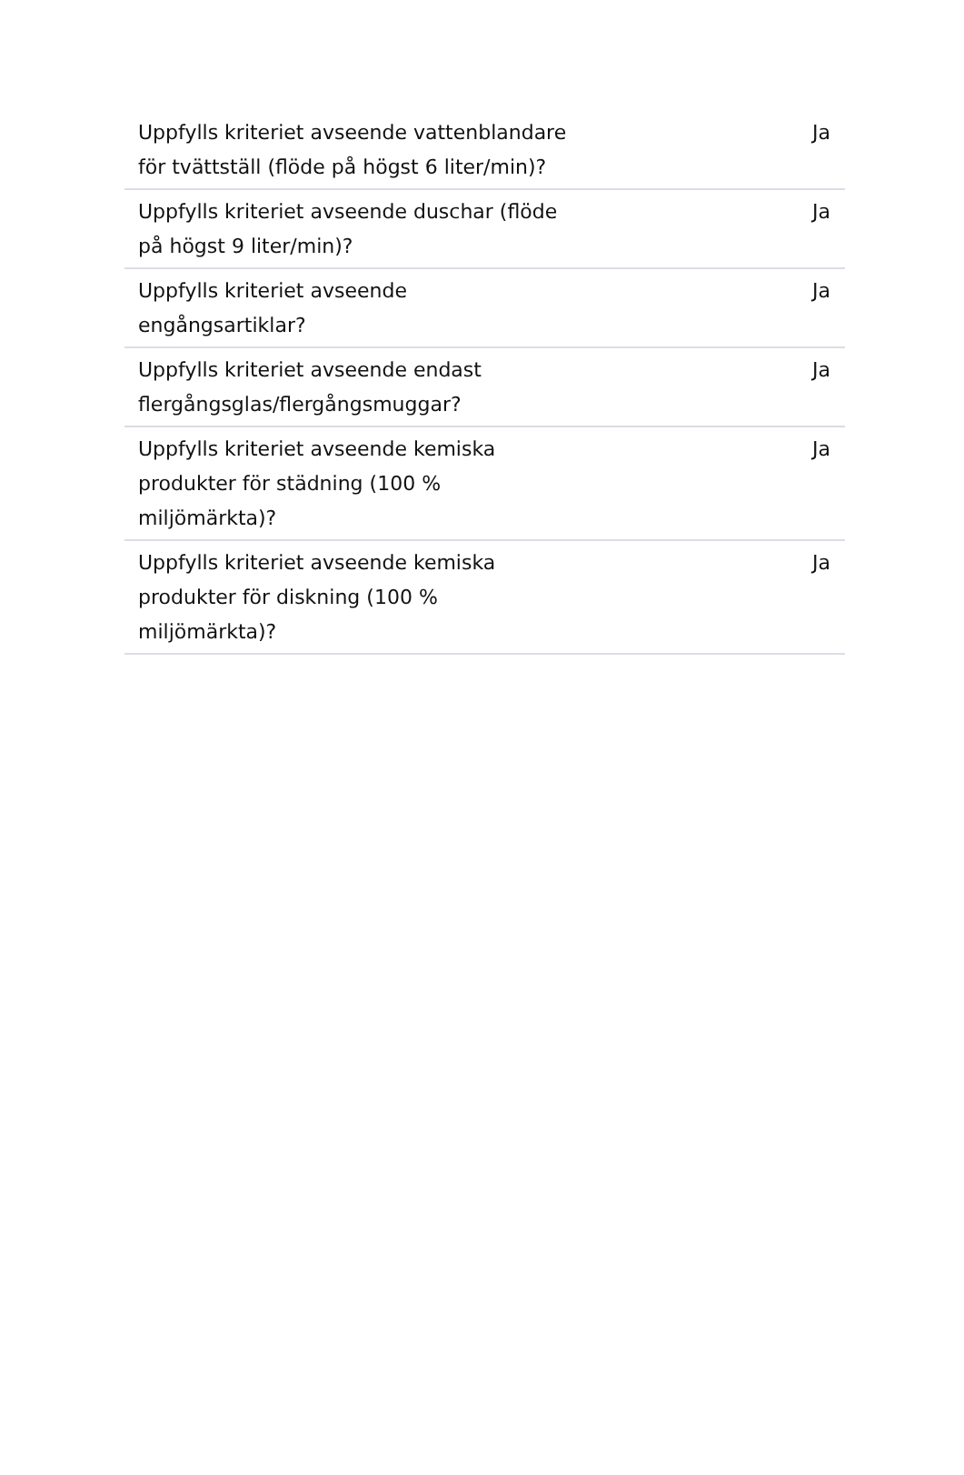| Uppfylls kriteriet avseende vattenblandare för tvättställ (flöde på högst 6 liter/min)? | Ja |
| Uppfylls kriteriet avseende duschar (flöde på högst 9 liter/min)? | Ja |
| Uppfylls kriteriet avseende engångsartiklar? | Ja |
| Uppfylls kriteriet avseende endast flergångsglas/flergångsmuggar? | Ja |
| Uppfylls kriteriet avseende kemiska produkter för städning (100 % miljömärkta)? | Ja |
| Uppfylls kriteriet avseende kemiska produkter för diskning (100 % miljömärkta)? | Ja |